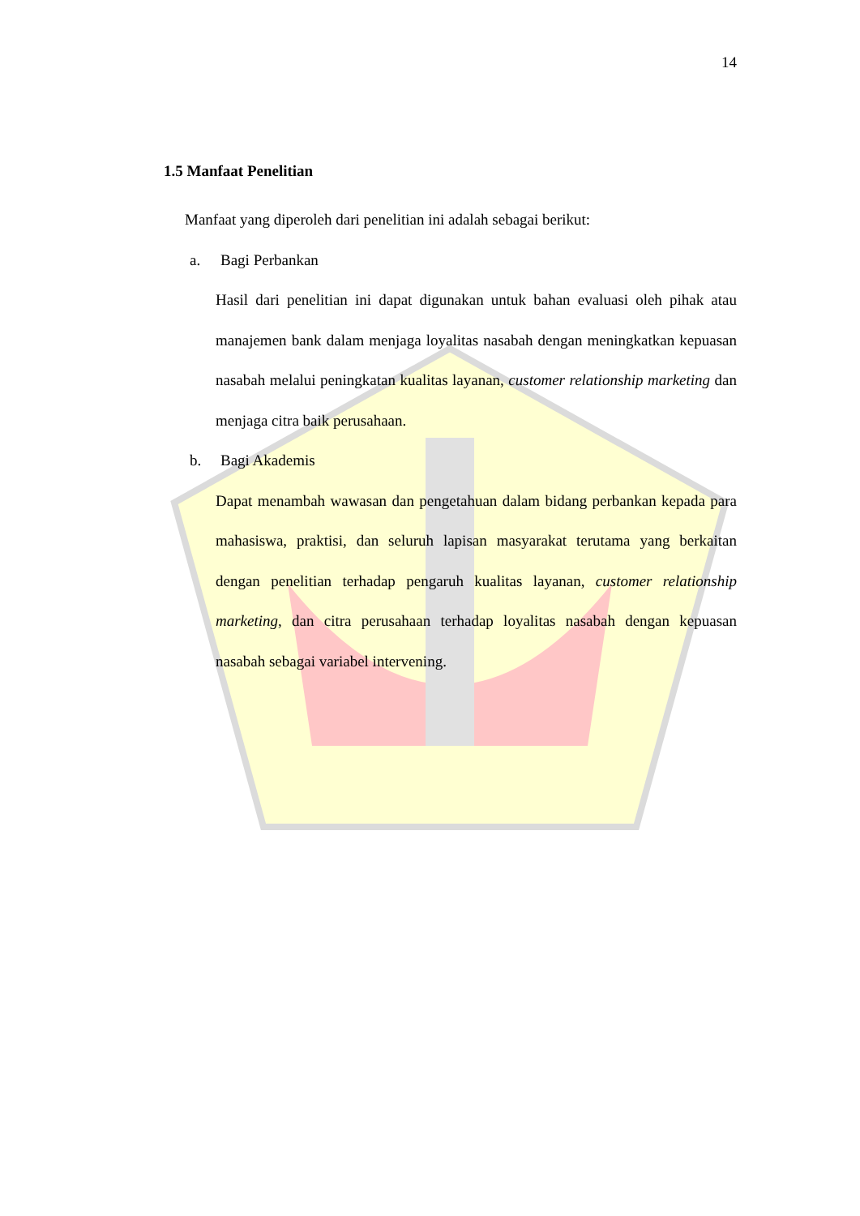14
1.5 Manfaat Penelitian
Manfaat yang diperoleh dari penelitian ini adalah sebagai berikut:
a. Bagi Perbankan
Hasil dari penelitian ini dapat digunakan untuk bahan evaluasi oleh pihak atau manajemen bank dalam menjaga loyalitas nasabah dengan meningkatkan kepuasan nasabah melalui peningkatan kualitas layanan, customer relationship marketing dan menjaga citra baik perusahaan.
b. Bagi Akademis
Dapat menambah wawasan dan pengetahuan dalam bidang perbankan kepada para mahasiswa, praktisi, dan seluruh lapisan masyarakat terutama yang berkaitan dengan penelitian terhadap pengaruh kualitas layanan, customer relationship marketing, dan citra perusahaan terhadap loyalitas nasabah dengan kepuasan nasabah sebagai variabel intervening.